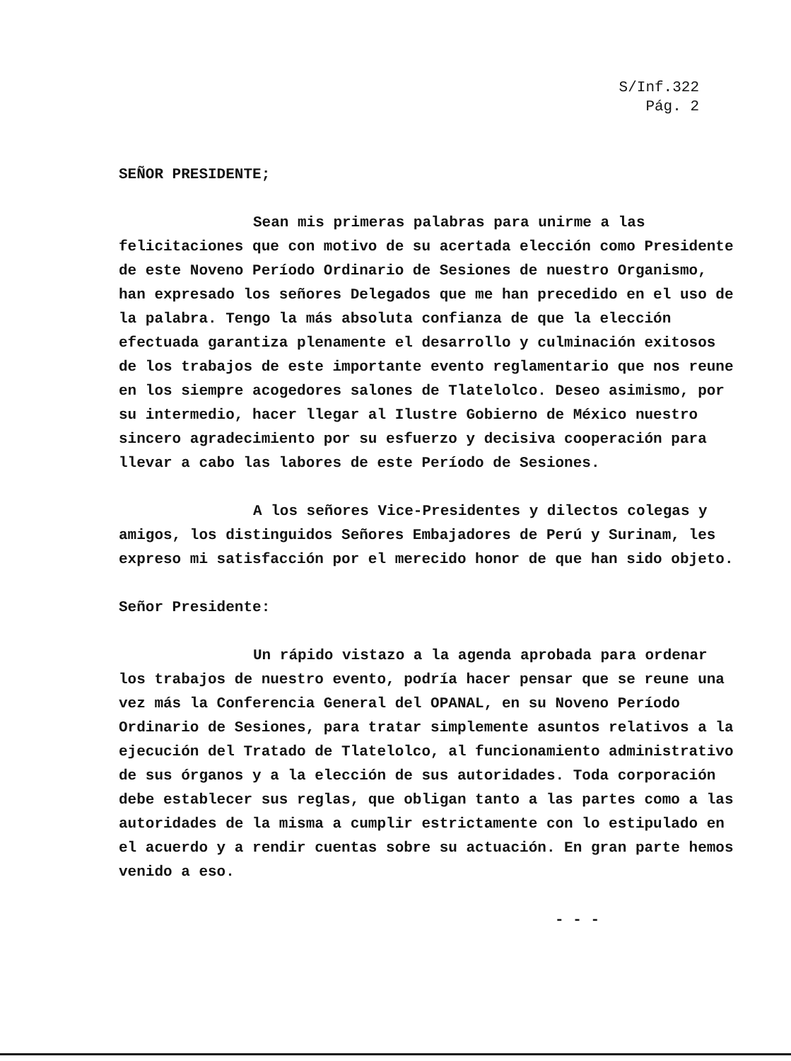S/Inf.322
Pág. 2
SEÑOR PRESIDENTE;
Sean mis primeras palabras para unirme a las felicitaciones que con motivo de su acertada elección como Presidente de este Noveno Período Ordinario de Sesiones de nuestro Organismo, han expresado los señores Delegados que me han precedido en el uso de la palabra. Tengo la más absoluta confianza de que la elección efectuada garantiza plenamente el desarrollo y culminación exitosos de los trabajos de este importante evento reglamentario que nos reune en los siempre acogedores salones de Tlatelolco. Deseo asimismo, por su intermedio, hacer llegar al Ilustre Gobierno de México nuestro sincero agradecimiento por su esfuerzo y decisiva cooperación para llevar a cabo las labores de este Período de Sesiones.
A los señores Vice-Presidentes y dilectos colegas y amigos, los distinguidos Señores Embajadores de Perú y Surinam, les expreso mi satisfacción por el merecido honor de que han sido objeto.
Señor Presidente:
Un rápido vistazo a la agenda aprobada para ordenar los trabajos de nuestro evento, podría hacer pensar que se reune una vez más la Conferencia General del OPANAL, en su Noveno Período Ordinario de Sesiones, para tratar simplemente asuntos relativos a la ejecución del Tratado de Tlatelolco, al funcionamiento administrativo de sus órganos y a la elección de sus autoridades. Toda corporación debe establecer sus reglas, que obligan tanto a las partes como a las autoridades de la misma a cumplir estrictamente con lo estipulado en el acuerdo y a rendir cuentas sobre su actuación. En gran parte hemos venido a eso.
- - -